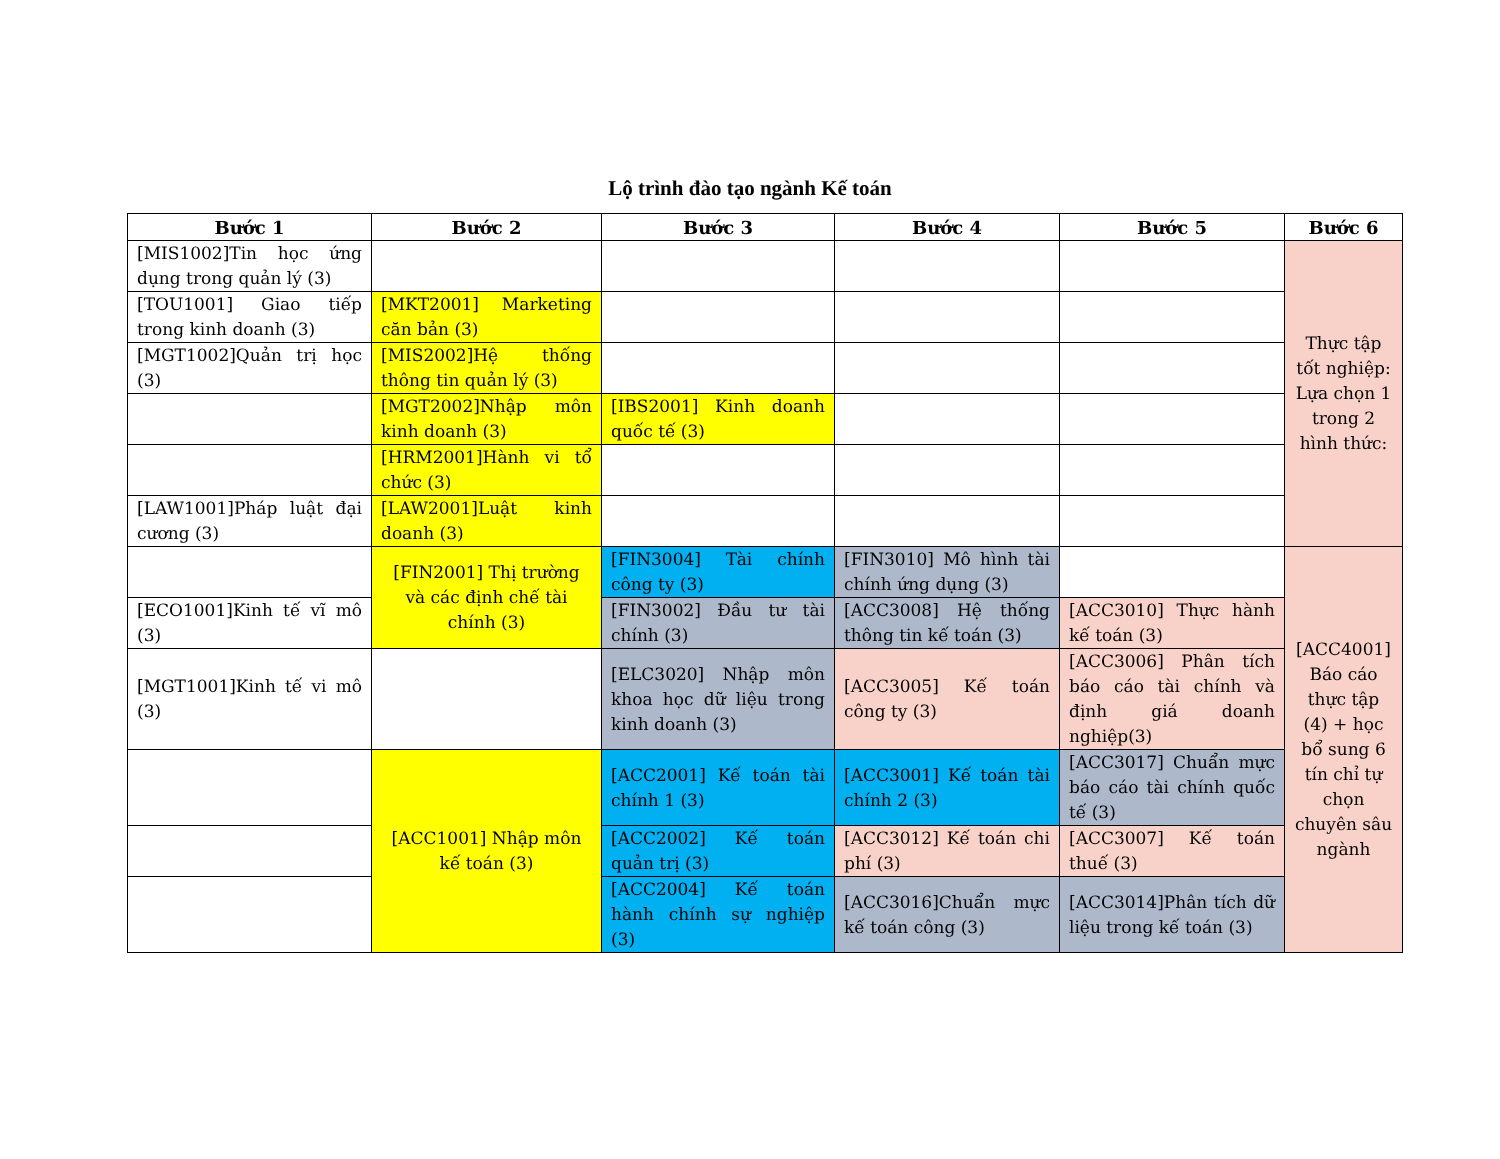Lộ trình đào tạo ngành Kế toán
| Bước 1 | Bước 2 | Bước 3 | Bước 4 | Bước 5 | Bước 6 |
| --- | --- | --- | --- | --- | --- |
| [MIS1002]Tin học ứng dụng trong quản lý (3) | | | | | Thực tập tốt nghiệp: Lựa chọn 1 trong 2 hình thức: |
| [TOU1001] Giao tiếp trong kinh doanh (3) | [MKT2001] Marketing căn bản (3) | | | | |
| [MGT1002]Quản trị học (3) | [MIS2002]Hệ thống thông tin quản lý (3) | | | | |
| | [MGT2002]Nhập môn kinh doanh (3) | [IBS2001] Kinh doanh quốc tế (3) | | | |
| | [HRM2001]Hành vi tổ chức (3) | | | | |
| [LAW1001]Pháp luật đại cương (3) | [LAW2001]Luật kinh doanh (3) | | | | |
| | [FIN2001] Thị trường và các định chế tài chính (3) | [FIN3004] Tài chính công ty (3) | [FIN3010] Mô hình tài chính ứng dụng (3) | | [ACC4001] Báo cáo thực tập (4) + học bổ sung 6 tín chỉ tự chọn chuyên sâu ngành |
| [ECO1001]Kinh tế vĩ mô (3) | | [FIN3002] Đầu tư tài chính (3) | [ACC3008] Hệ thống thông tin kế toán (3) | [ACC3010] Thực hành kế toán (3) | |
| [MGT1001]Kinh tế vi mô (3) | | [ELC3020] Nhập môn khoa học dữ liệu trong kinh doanh (3) | [ACC3005] Kế toán công ty (3) | [ACC3006] Phân tích báo cáo tài chính và định giá doanh nghiệp(3) | |
| | [ACC1001] Nhập môn kế toán (3) | [ACC2001] Kế toán tài chính 1 (3) | [ACC3001] Kế toán tài chính 2 (3) | [ACC3017] Chuẩn mực báo cáo tài chính quốc tế (3) | |
| | | [ACC2002] Kế toán quản trị (3) | [ACC3012] Kế toán chi phí (3) | [ACC3007] Kế toán thuế (3) | |
| | | [ACC2004] Kế toán hành chính sự nghiệp (3) | [ACC3016]Chuẩn mực kế toán công (3) | [ACC3014]Phân tích dữ liệu trong kế toán (3) | |